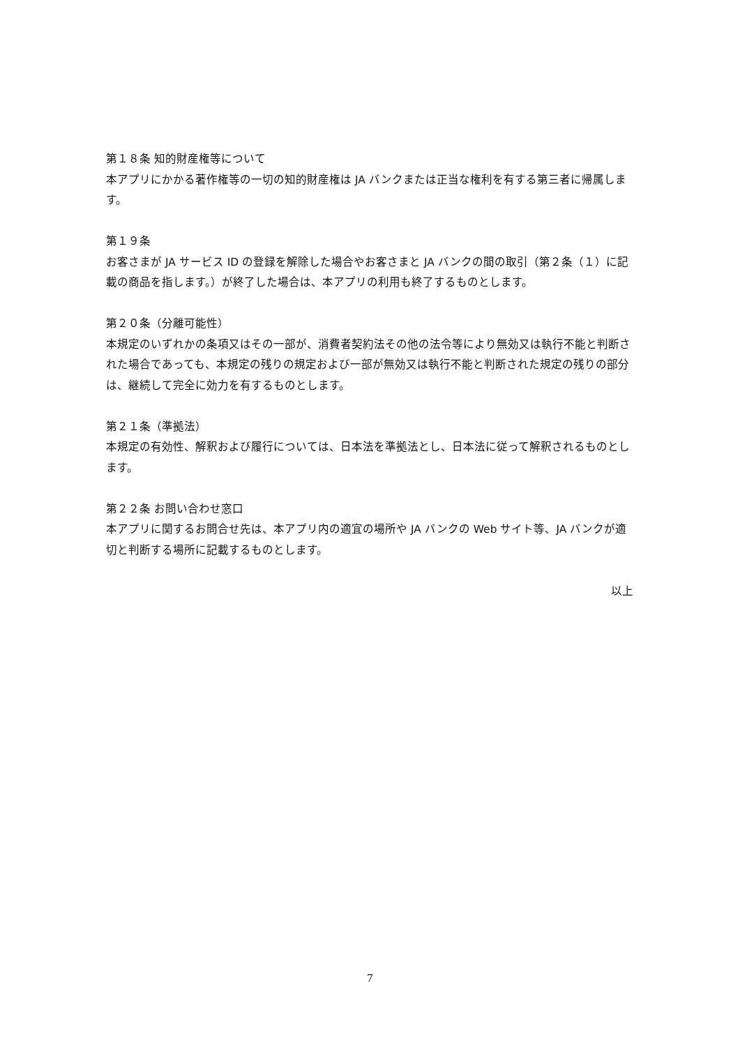第１８条 知的財産権等について
本アプリにかかる著作権等の一切の知的財産権は JA バンクまたは正当な権利を有する第三者に帰属します。
第１９条
お客さまが JA サービス ID の登録を解除した場合やお客さまと JA バンクの間の取引（第２条（１）に記載の商品を指します。）が終了した場合は、本アプリの利用も終了するものとします。
第２０条（分離可能性）
本規定のいずれかの条項又はその一部が、消費者契約法その他の法令等により無効又は執行不能と判断された場合であっても、本規定の残りの規定および一部が無効又は執行不能と判断された規定の残りの部分は、継続して完全に効力を有するものとします。
第２１条（準拠法）
本規定の有効性、解釈および履行については、日本法を準拠法とし、日本法に従って解釈されるものとします。
第２２条 お問い合わせ窓口
本アプリに関するお問合せ先は、本アプリ内の適宜の場所や JA バンクの Web サイト等、JA バンクが適切と判断する場所に記載するものとします。
以上
7